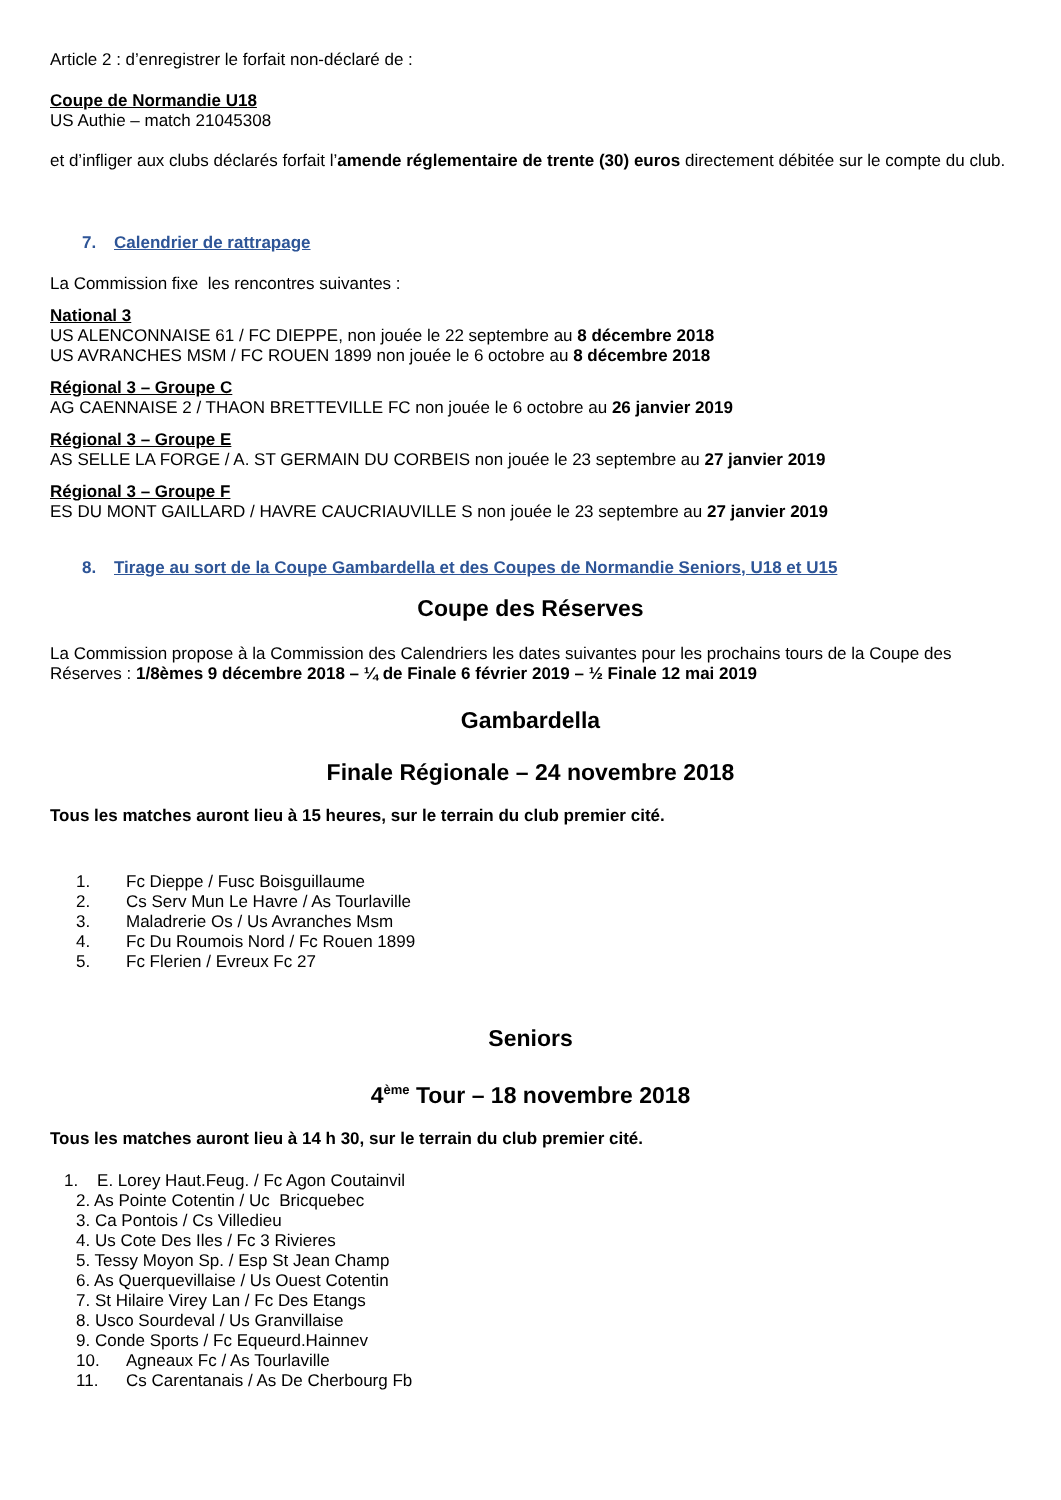Article 2 : d’enregistrer le forfait non-déclaré de :
Coupe de Normandie U18
US Authie – match 21045308
et d’infliger aux clubs déclarés forfait l’amende réglementaire de trente (30) euros directement débitée sur le compte du club.
7. Calendrier de rattrapage
La Commission fixe les rencontres suivantes :
National 3
US ALENCONNAISE 61 / FC DIEPPE, non jouée le 22 septembre au 8 décembre 2018
US AVRANCHES MSM / FC ROUEN 1899 non jouée le 6 octobre au 8 décembre 2018
Régional 3 – Groupe C
AG CAENNAISE 2 / THAON BRETTEVILLE FC non jouée le 6 octobre au 26 janvier 2019
Régional 3 – Groupe E
AS SELLE LA FORGE / A. ST GERMAIN DU CORBEIS non jouée le 23 septembre au 27 janvier 2019
Régional 3 – Groupe F
ES DU MONT GAILLARD / HAVRE CAUCRIAUVILLE S non jouée le 23 septembre au 27 janvier 2019
8. Tirage au sort de la Coupe Gambardella et des Coupes de Normandie Seniors, U18 et U15
Coupe des Réserves
La Commission propose à la Commission des Calendriers les dates suivantes pour les prochains tours de la Coupe des Réserves : 1/8èmes 9 décembre 2018 – ¼ de Finale 6 février 2019 – ½ Finale 12 mai 2019
Gambardella
Finale Régionale – 24 novembre 2018
Tous les matches auront lieu à 15 heures, sur le terrain du club premier cité.
1. Fc Dieppe / Fusc Boisguillaume
2. Cs Serv Mun Le Havre / As Tourlaville
3. Maladrerie Os / Us Avranches Msm
4. Fc Du Roumois Nord / Fc Rouen 1899
5. Fc Flerien / Evreux Fc 27
Seniors
4<sup>ème</sup> Tour – 18 novembre 2018
Tous les matches auront lieu à 14 h 30, sur le terrain du club premier cité.
1. E. Lorey Haut.Feug. / Fc Agon Coutainvil
2. As Pointe Cotentin / Uc Bricquebec
3. Ca Pontois / Cs Villedieu
4. Us Cote Des Iles / Fc 3 Rivieres
5. Tessy Moyon Sp. / Esp St Jean Champ
6. As Querquevillaise / Us Ouest Cotentin
7. St Hilaire Virey Lan / Fc Des Etangs
8. Usco Sourdeval / Us Granvillaise
9. Conde Sports / Fc Equeurd.Hainnev
10. Agneaux Fc / As Tourlaville
11. Cs Carentanais / As De Cherbourg Fb